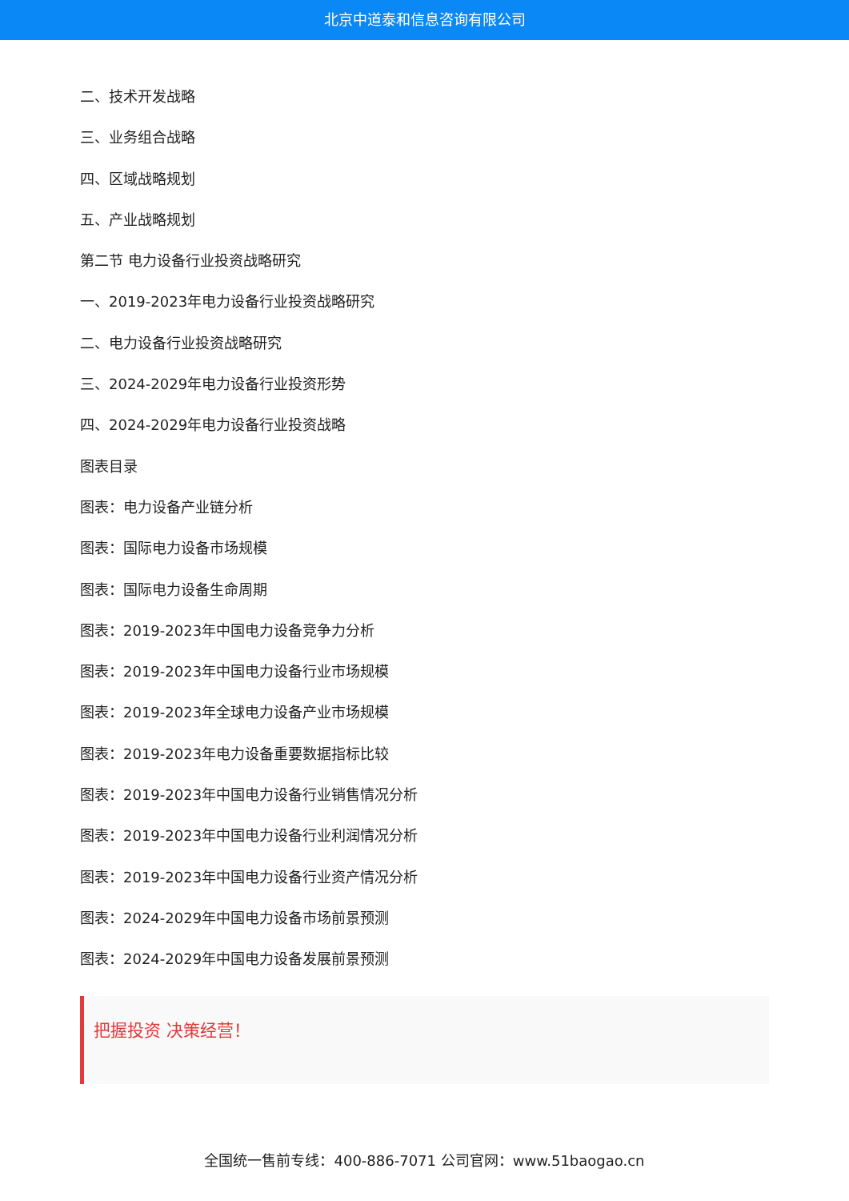北京中道泰和信息咨询有限公司
二、技术开发战略
三、业务组合战略
四、区域战略规划
五、产业战略规划
第二节 电力设备行业投资战略研究
一、2019-2023年电力设备行业投资战略研究
二、电力设备行业投资战略研究
三、2024-2029年电力设备行业投资形势
四、2024-2029年电力设备行业投资战略
图表目录
图表：电力设备产业链分析
图表：国际电力设备市场规模
图表：国际电力设备生命周期
图表：2019-2023年中国电力设备竞争力分析
图表：2019-2023年中国电力设备行业市场规模
图表：2019-2023年全球电力设备产业市场规模
图表：2019-2023年电力设备重要数据指标比较
图表：2019-2023年中国电力设备行业销售情况分析
图表：2019-2023年中国电力设备行业利润情况分析
图表：2019-2023年中国电力设备行业资产情况分析
图表：2024-2029年中国电力设备市场前景预测
图表：2024-2029年中国电力设备发展前景预测
把握投资 决策经营！
全国统一售前专线：400-886-7071 公司官网：www.51baogao.cn